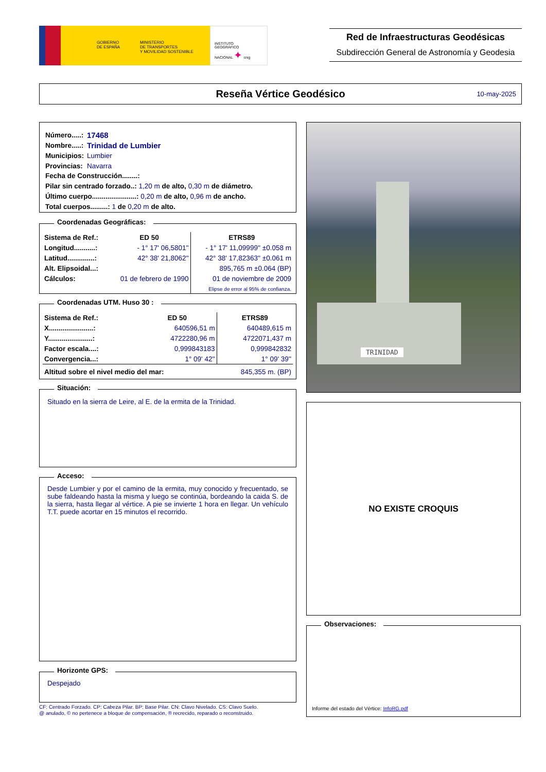GOBIERNO
DE ESPAÑA
MINISTERIO
DE TRANSPORTES
Y MOVILIDAD SOSTENIBLE
INSTITUTO
GEOGRÁFICO
NACIONAL ✦ cnig
Red de Infraestructuras Geodésicas
Subdirección General de Astronomía y Geodesia
Reseña Vértice Geodésico
10-may-2025
| Número.....: | 17468 |
| Nombre.....: | Trinidad de Lumbier |
| Municipios: | Lumbier |
| Provincias: | Navarra |
Fecha de Construcción........:
Pilar sin centrado forzado..: 1,20 m de alto, 0,30 m de diámetro.
Último cuerpo.......................: 0,20 m de alto, 0,96 m de ancho.
Total cuerpos.........: 1 de 0,20 m de alto.
Coordenadas Geográficas:
| Sistema de Ref.: | ED 50 | ETRS89 |
| Longitud...........: | - 1° 17' 06,5801'' | - 1° 17' 11,09999'' ±0.058 m |
| Latitud..............: | 42° 38' 21,8062'' | 42° 38' 17,82363'' ±0.061 m |
| Alt. Elipsoidal...: | | 895,765 m ±0.064 (BP) |
| Cálculos: | 01 de febrero de 1990 | 01 de noviembre de 2009 |
| | | Elipse de error al 95% de confianza. |
Coordenadas UTM. Huso 30 :
| Sistema de Ref.: | ED 50 | ETRS89 |
| X.......................: | 640596,51 m | 640489,615 m |
| Y.......................: | 4722280,96 m | 4722071,437 m |
| Factor escala....: | 0,999843183 | 0,999842832 |
| Convergencia...: | 1° 09' 42'' | 1° 09' 39'' |
| Altitud sobre el nivel medio del mar: | | 845,355 m. (BP) |
Situación:
Situado en la sierra de Leire, al E. de la ermita de la Trinidad.
Acceso:
Desde Lumbier y por el camino de la ermita, muy conocido y frecuentado, se sube faldeando hasta la misma y luego se continúa, bordeando la caida S. de la sierra, hasta llegar al vértice. A pie se invierte 1 hora en llegar. Un vehículo T.T. puede acortar en 15 minutos el recorrido.
Horizonte GPS:
Despejado
CF: Centrado Forzado. CP: Cabeza Pilar. BP: Base Pilar. CN: Clavo Nivelado. CS: Clavo Suelo.
@ anulado, © no pertenece a bloque de compensación, ® recrecido, reparado o reconstruido.
TRINIDAD
NO EXISTE CROQUIS
Observaciones:
Informe del estado del Vértice: InfoRG.pdf